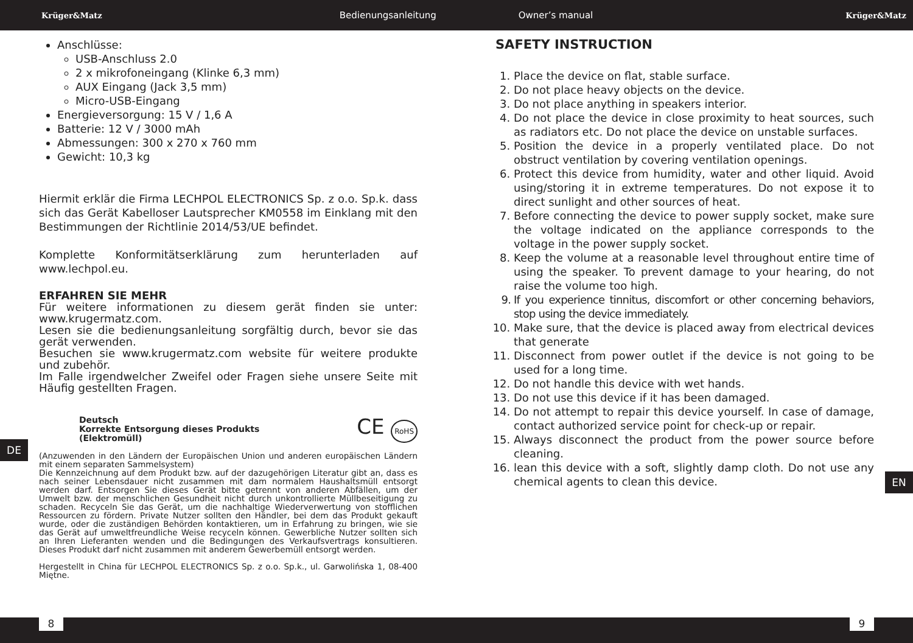Krüger&Matz Bedienungsanleitung Owner’s manual Krüger&Matz
Anschlüsse:
USB-Anschluss 2.0
2 x mikrofoneingang (Klinke 6,3 mm)
AUX Eingang (Jack 3,5 mm)
Micro-USB-Eingang
Energieversorgung: 15 V / 1,6 A
Batterie: 12 V / 3000 mAh
Abmessungen: 300 x 270 x 760 mm
Gewicht: 10,3 kg
Hiermit erklär die Firma LECHPOL ELECTRONICS Sp. z o.o. Sp.k. dass sich das Gerät Kabelloser Lautsprecher KM0558 im Einklang mit den Bestimmungen der Richtlinie 2014/53/UE befindet.
Komplette Konformitätserklärung zum herunterladen auf www.lechpol.eu.
ERFAHREN SIE MEHR
Für weitere informationen zu diesem gerät finden sie unter: www.krugermatz.com.
Lesen sie die bedienungsanleitung sorgfältig durch, bevor sie das gerät verwenden.
Besuchen sie www.krugermatz.com website für weitere produkte und zubehör.
Im Falle irgendwelcher Zweifel oder Fragen siehe unsere Seite mit Häufig gestellten Fragen.
Deutsch
Korrekte Entsorgung dieses Produkts
(Elektromüll)
CE RoHS
(Anzuwenden in den Ländern der Europäischen Union und anderen europäischen Ländern mit einem separaten Sammelsystem)
Die Kennzeichnung auf dem Produkt bzw. auf der dazugehörigen Literatur gibt an, dass es nach seiner Lebensdauer nicht zusammen mit dam normalem Haushaltsmüll entsorgt werden darf. Entsorgen Sie dieses Gerät bitte getrennt von anderen Abfällen, um der Umwelt bzw. der menschlichen Gesundheit nicht durch unkontrollierte Müllbeseitigung zu schaden. Recyceln Sie das Gerät, um die nachhaltige Wiederverwertung von stofflichen Ressourcen zu fördern. Private Nutzer sollten den Händler, bei dem das Produkt gekauft wurde, oder die zuständigen Behörden kontaktieren, um in Erfahrung zu bringen, wie sie das Gerät auf umweltfreundliche Weise recyceln können. Gewerbliche Nutzer sollten sich an Ihren Lieferanten wenden und die Bedingungen des Verkaufsvertrags konsultieren. Dieses Produkt darf nicht zusammen mit anderem Gewerbemüll entsorgt werden.
Hergestellt in China für LECHPOL ELECTRONICS Sp. z o.o. Sp.k., ul. Garwolińska 1, 08-400 Miętne.
DE
EN
SAFETY INSTRUCTION
1. Place the device on flat, stable surface.
2. Do not place heavy objects on the device.
3. Do not place anything in speakers interior.
4. Do not place the device in close proximity to heat sources, such as radiators etc. Do not place the device on unstable surfaces.
5. Position the device in a properly ventilated place. Do not obstruct ventilation by covering ventilation openings.
6. Protect this device from humidity, water and other liquid. Avoid using/storing it in extreme temperatures. Do not expose it to direct sunlight and other sources of heat.
7. Before connecting the device to power supply socket, make sure the voltage indicated on the appliance corresponds to the voltage in the power supply socket.
8. Keep the volume at a reasonable level throughout entire time of using the speaker. To prevent damage to your hearing, do not raise the volume too high.
9. If you experience tinnitus, discomfort or other concerning behaviors, stop using the device immediately.
10. Make sure, that the device is placed away from electrical devices that generate
11. Disconnect from power outlet if the device is not going to be used for a long time.
12. Do not handle this device with wet hands.
13. Do not use this device if it has been damaged.
14. Do not attempt to repair this device yourself. In case of damage, contact authorized service point for check-up or repair.
15. Always disconnect the product from the power source before cleaning.
16. lean this device with a soft, slightly damp cloth. Do not use any chemical agents to clean this device.
8 9